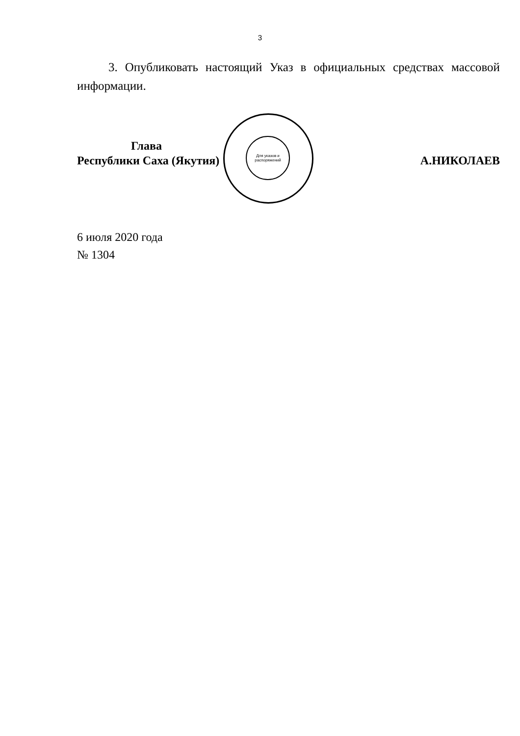3
3. Опубликовать настоящий Указ в официальных средствах массовой информации.
Для указов и распоряжений
Глава
Республики Саха (Якутия)
А.НИКОЛАЕВ
6 июля 2020 года
№ 1304